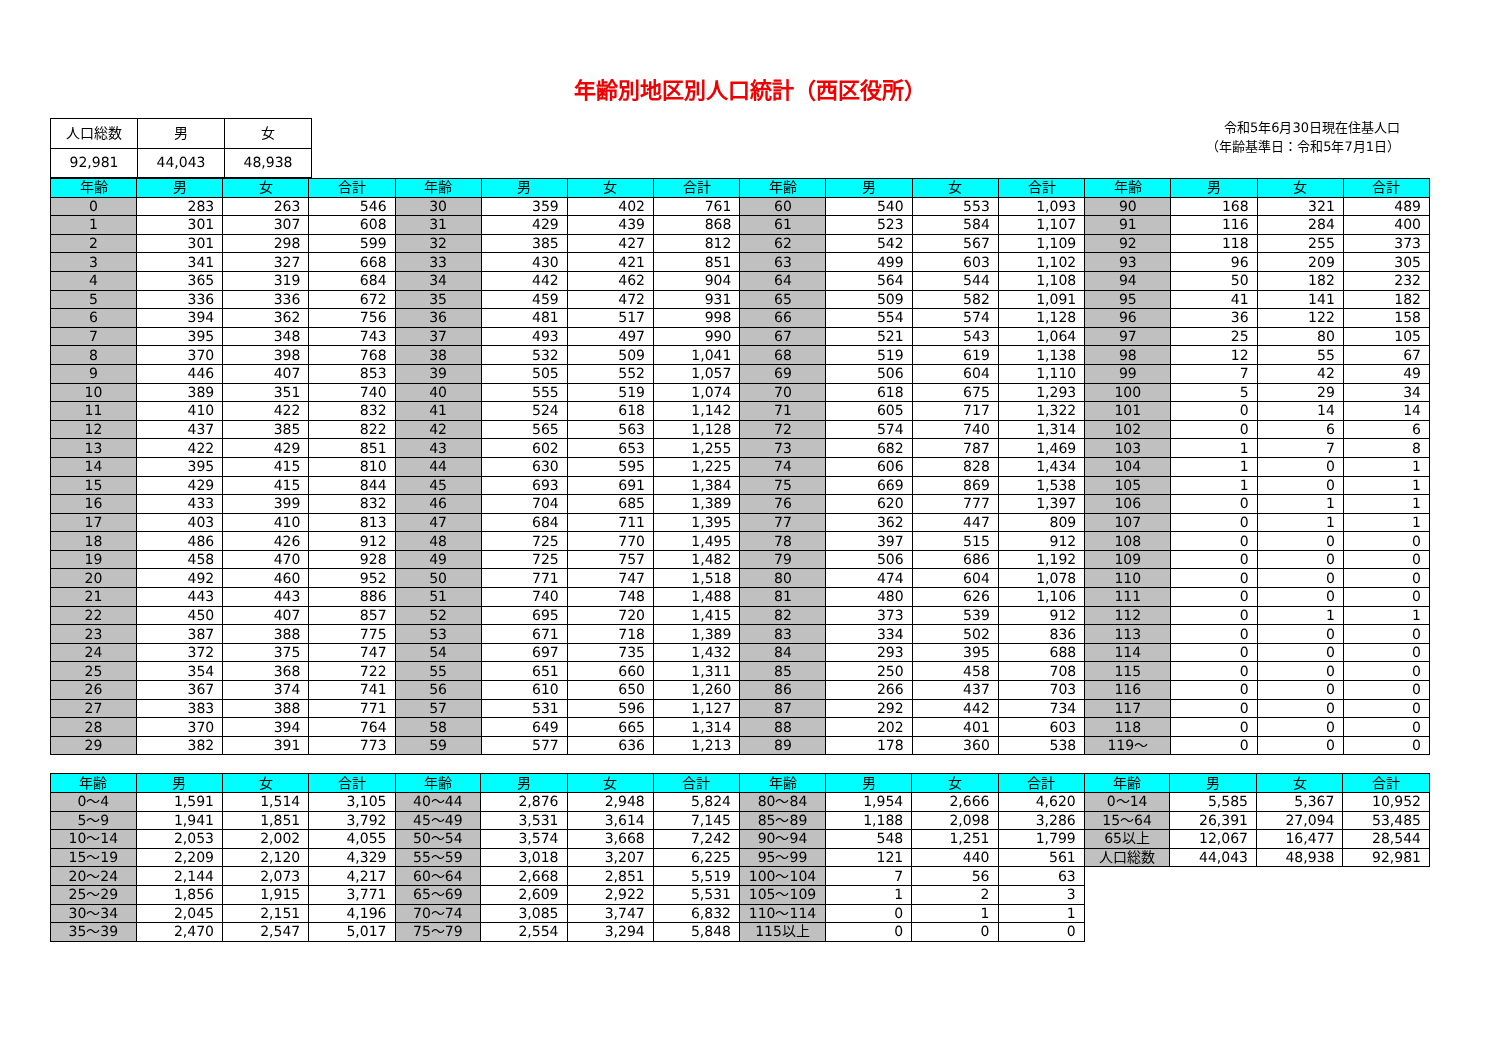年齢別地区別人口統計（西区役所）
| 人口総数 | 男 | 女 |
| 92,981 | 44,043 | 48,938 |
令和5年6月30日現在住基人口
（年齢基準日：令和5年7月1日）
| 年齢 | 男 | 女 | 合計 | 年齢 | 男 | 女 | 合計 | 年齢 | 男 | 女 | 合計 | 年齢 | 男 | 女 | 合計 |
| --- | --- | --- | --- | --- | --- | --- | --- | --- | --- | --- | --- | --- | --- | --- | --- |
| 0 | 283 | 263 | 546 | 30 | 359 | 402 | 761 | 60 | 540 | 553 | 1,093 | 90 | 168 | 321 | 489 |
| 1 | 301 | 307 | 608 | 31 | 429 | 439 | 868 | 61 | 523 | 584 | 1,107 | 91 | 116 | 284 | 400 |
| 2 | 301 | 298 | 599 | 32 | 385 | 427 | 812 | 62 | 542 | 567 | 1,109 | 92 | 118 | 255 | 373 |
| 3 | 341 | 327 | 668 | 33 | 430 | 421 | 851 | 63 | 499 | 603 | 1,102 | 93 | 96 | 209 | 305 |
| 4 | 365 | 319 | 684 | 34 | 442 | 462 | 904 | 64 | 564 | 544 | 1,108 | 94 | 50 | 182 | 232 |
| 5 | 336 | 336 | 672 | 35 | 459 | 472 | 931 | 65 | 509 | 582 | 1,091 | 95 | 41 | 141 | 182 |
| 6 | 394 | 362 | 756 | 36 | 481 | 517 | 998 | 66 | 554 | 574 | 1,128 | 96 | 36 | 122 | 158 |
| 7 | 395 | 348 | 743 | 37 | 493 | 497 | 990 | 67 | 521 | 543 | 1,064 | 97 | 25 | 80 | 105 |
| 8 | 370 | 398 | 768 | 38 | 532 | 509 | 1,041 | 68 | 519 | 619 | 1,138 | 98 | 12 | 55 | 67 |
| 9 | 446 | 407 | 853 | 39 | 505 | 552 | 1,057 | 69 | 506 | 604 | 1,110 | 99 | 7 | 42 | 49 |
| 10 | 389 | 351 | 740 | 40 | 555 | 519 | 1,074 | 70 | 618 | 675 | 1,293 | 100 | 5 | 29 | 34 |
| 11 | 410 | 422 | 832 | 41 | 524 | 618 | 1,142 | 71 | 605 | 717 | 1,322 | 101 | 0 | 14 | 14 |
| 12 | 437 | 385 | 822 | 42 | 565 | 563 | 1,128 | 72 | 574 | 740 | 1,314 | 102 | 0 | 6 | 6 |
| 13 | 422 | 429 | 851 | 43 | 602 | 653 | 1,255 | 73 | 682 | 787 | 1,469 | 103 | 1 | 7 | 8 |
| 14 | 395 | 415 | 810 | 44 | 630 | 595 | 1,225 | 74 | 606 | 828 | 1,434 | 104 | 1 | 0 | 1 |
| 15 | 429 | 415 | 844 | 45 | 693 | 691 | 1,384 | 75 | 669 | 869 | 1,538 | 105 | 1 | 0 | 1 |
| 16 | 433 | 399 | 832 | 46 | 704 | 685 | 1,389 | 76 | 620 | 777 | 1,397 | 106 | 0 | 1 | 1 |
| 17 | 403 | 410 | 813 | 47 | 684 | 711 | 1,395 | 77 | 362 | 447 | 809 | 107 | 0 | 1 | 1 |
| 18 | 486 | 426 | 912 | 48 | 725 | 770 | 1,495 | 78 | 397 | 515 | 912 | 108 | 0 | 0 | 0 |
| 19 | 458 | 470 | 928 | 49 | 725 | 757 | 1,482 | 79 | 506 | 686 | 1,192 | 109 | 0 | 0 | 0 |
| 20 | 492 | 460 | 952 | 50 | 771 | 747 | 1,518 | 80 | 474 | 604 | 1,078 | 110 | 0 | 0 | 0 |
| 21 | 443 | 443 | 886 | 51 | 740 | 748 | 1,488 | 81 | 480 | 626 | 1,106 | 111 | 0 | 0 | 0 |
| 22 | 450 | 407 | 857 | 52 | 695 | 720 | 1,415 | 82 | 373 | 539 | 912 | 112 | 0 | 1 | 1 |
| 23 | 387 | 388 | 775 | 53 | 671 | 718 | 1,389 | 83 | 334 | 502 | 836 | 113 | 0 | 0 | 0 |
| 24 | 372 | 375 | 747 | 54 | 697 | 735 | 1,432 | 84 | 293 | 395 | 688 | 114 | 0 | 0 | 0 |
| 25 | 354 | 368 | 722 | 55 | 651 | 660 | 1,311 | 85 | 250 | 458 | 708 | 115 | 0 | 0 | 0 |
| 26 | 367 | 374 | 741 | 56 | 610 | 650 | 1,260 | 86 | 266 | 437 | 703 | 116 | 0 | 0 | 0 |
| 27 | 383 | 388 | 771 | 57 | 531 | 596 | 1,127 | 87 | 292 | 442 | 734 | 117 | 0 | 0 | 0 |
| 28 | 370 | 394 | 764 | 58 | 649 | 665 | 1,314 | 88 | 202 | 401 | 603 | 118 | 0 | 0 | 0 |
| 29 | 382 | 391 | 773 | 59 | 577 | 636 | 1,213 | 89 | 178 | 360 | 538 | 119～ | 0 | 0 | 0 |
| 年齢 | 男 | 女 | 合計 | 年齢 | 男 | 女 | 合計 | 年齢 | 男 | 女 | 合計 | 年齢 | 男 | 女 | 合計 |
| --- | --- | --- | --- | --- | --- | --- | --- | --- | --- | --- | --- | --- | --- | --- | --- |
| 0～4 | 1,591 | 1,514 | 3,105 | 40～44 | 2,876 | 2,948 | 5,824 | 80～84 | 1,954 | 2,666 | 4,620 | 0～14 | 5,585 | 5,367 | 10,952 |
| 5～9 | 1,941 | 1,851 | 3,792 | 45～49 | 3,531 | 3,614 | 7,145 | 85～89 | 1,188 | 2,098 | 3,286 | 15～64 | 26,391 | 27,094 | 53,485 |
| 10～14 | 2,053 | 2,002 | 4,055 | 50～54 | 3,574 | 3,668 | 7,242 | 90～94 | 548 | 1,251 | 1,799 | 65以上 | 12,067 | 16,477 | 28,544 |
| 15～19 | 2,209 | 2,120 | 4,329 | 55～59 | 3,018 | 3,207 | 6,225 | 95～99 | 121 | 440 | 561 | 人口総数 | 44,043 | 48,938 | 92,981 |
| 20～24 | 2,144 | 2,073 | 4,217 | 60～64 | 2,668 | 2,851 | 5,519 | 100～104 | 7 | 56 | 63 | | | | |
| 25～29 | 1,856 | 1,915 | 3,771 | 65～69 | 2,609 | 2,922 | 5,531 | 105～109 | 1 | 2 | 3 | | | | |
| 30～34 | 2,045 | 2,151 | 4,196 | 70～74 | 3,085 | 3,747 | 6,832 | 110～114 | 0 | 1 | 1 | | | | |
| 35～39 | 2,470 | 2,547 | 5,017 | 75～79 | 2,554 | 3,294 | 5,848 | 115以上 | 0 | 0 | 0 | | | | |